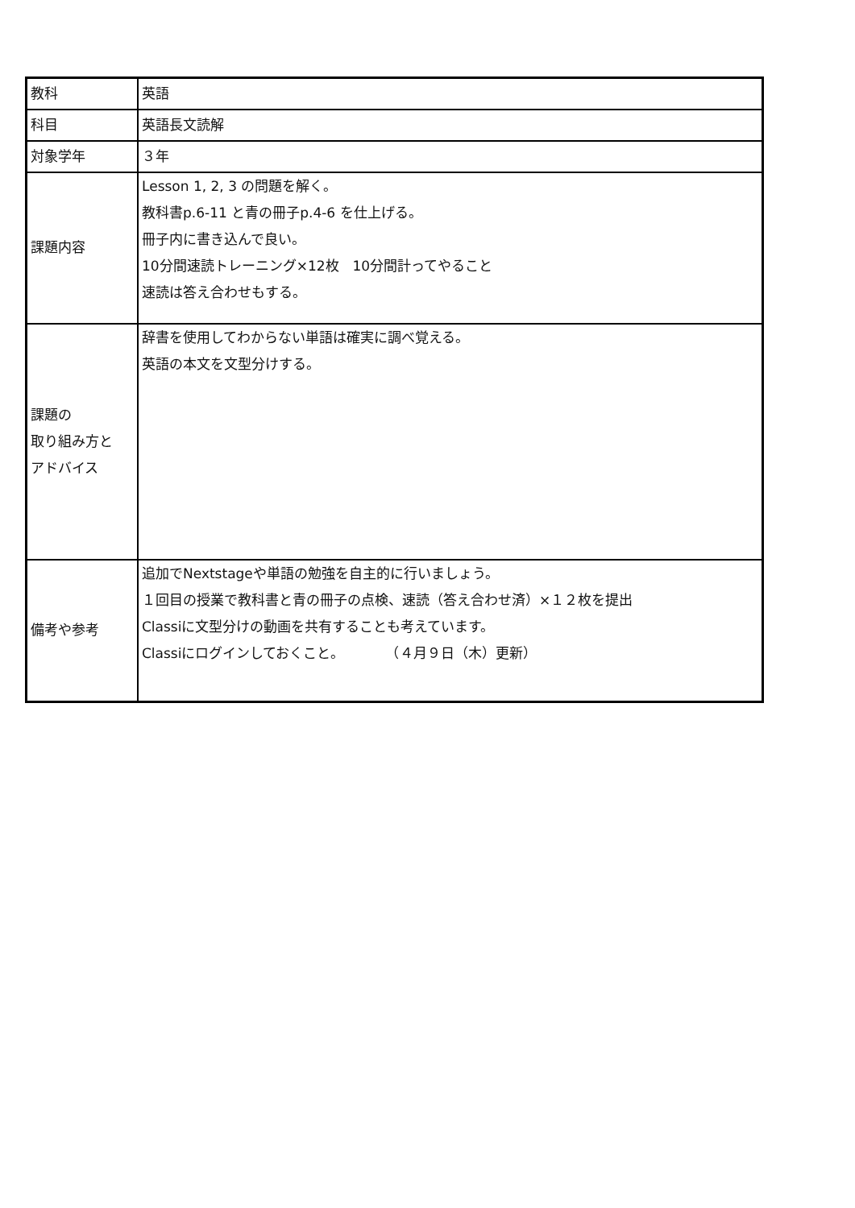| 教科 | 英語 |
| 科目 | 英語長文読解 |
| 対象学年 | ３年 |
| 課題内容 | Lesson 1, 2, 3 の問題を解く。 教科書p.6-11 と青の冊子p.4-6 を仕上げる。 冊子内に書き込んで良い。 10分間速読トレーニング×12枚 10分間計ってやること 速読は答え合わせもする。 |
| 課題の 取り組み方と アドバイス | 辞書を使用してわからない単語は確実に調べ覚える。 英語の本文を文型分けする。 |
| 備考や参考 | 追加でNextstageや単語の勉強を自主的に行いましょう。 １回目の授業で教科書と青の冊子の点検、速読（答え合わせ済）×１２枚を提出 Classiに文型分けの動画を共有することも考えています。 Classiにログインしておくこと。 （４月９日（木）更新） |